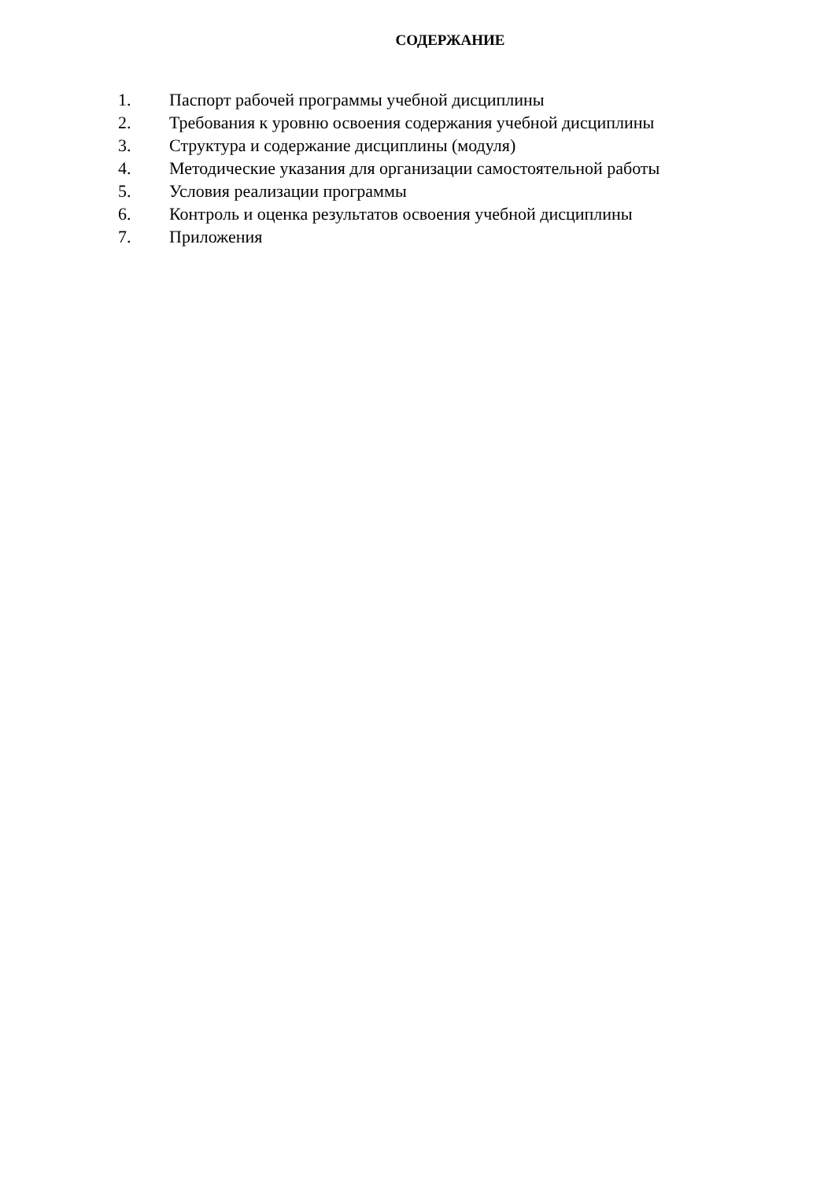СОДЕРЖАНИЕ
1. Паспорт рабочей программы учебной дисциплины
2. Требования к уровню освоения содержания учебной дисциплины
3. Структура и содержание дисциплины (модуля)
4. Методические указания для организации самостоятельной работы
5. Условия реализации программы
6. Контроль и оценка результатов освоения учебной дисциплины
7. Приложения